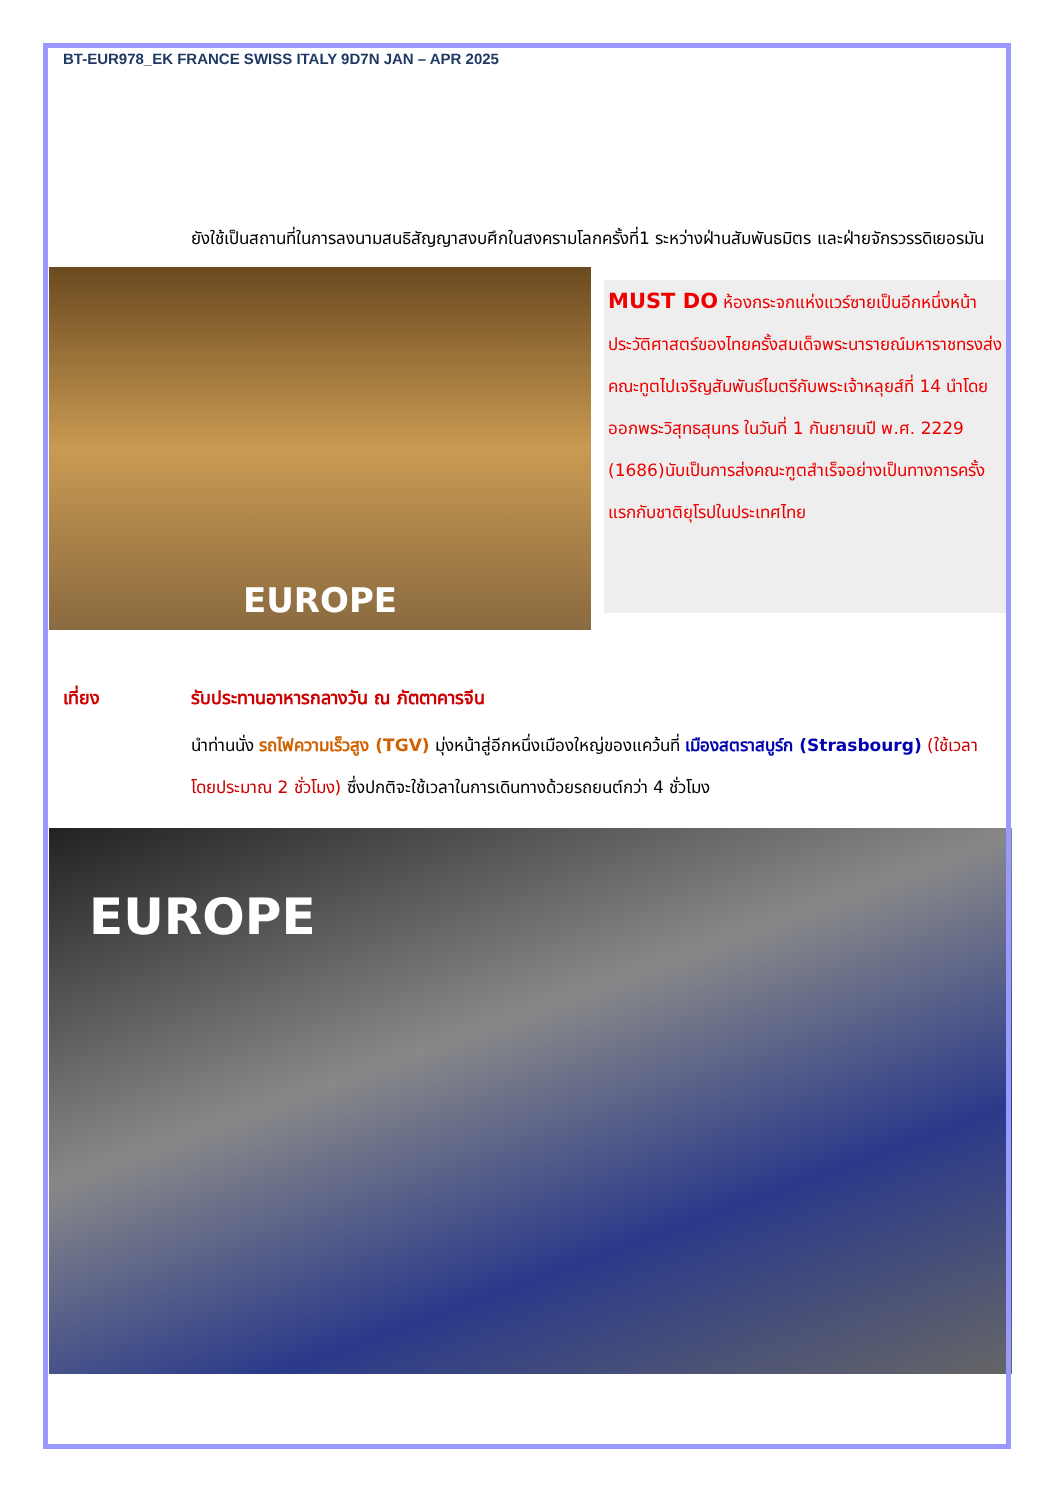BT-EUR978_EK FRANCE SWISS ITALY 9D7N JAN – APR 2025
ยังใช้เป็นสถานที่ในการลงนามสนธิสัญญาสงบศึกในสงครามโลกครั้งที่1 ระหว่างฝ่านสัมพันธมิตร และฝ่ายจักรวรรดิเยอรมัน
EUROPE
MUST DO ห้องกระจกแห่งแวร์ซายเป็นอีกหนึ่งหน้าประวัติศาสตร์ของไทยครั้งสมเด็จพระนารายณ์มหาราชทรงส่งคณะทูตไปเจริญสัมพันธ์ไมตรีกับพระเจ้าหลุยส์ที่ 14 นำโดยออกพระวิสุทธสุนทร ในวันที่ 1 กันยายนปี พ.ศ. 2229 (1686)นับเป็นการส่งคณะฑูตสำเร็จอย่างเป็นทางการครั้งแรกกับชาติยุโรปในประเทศไทย
เที่ยง รับประทานอาหารกลางวัน ณ ภัตตาคารจีน
นำท่านนั่ง รถไฟความเร็วสูง (TGV) มุ่งหน้าสู่อีกหนึ่งเมืองใหญ่ของแคว้นที่ เมืองสตราสบูร์ก (Strasbourg) (ใช้เวลาโดยประมาณ 2 ชั่วโมง) ซึ่งปกติจะใช้เวลาในการเดินทางด้วยรถยนต์กว่า 4 ชั่วโมง
EUROPE